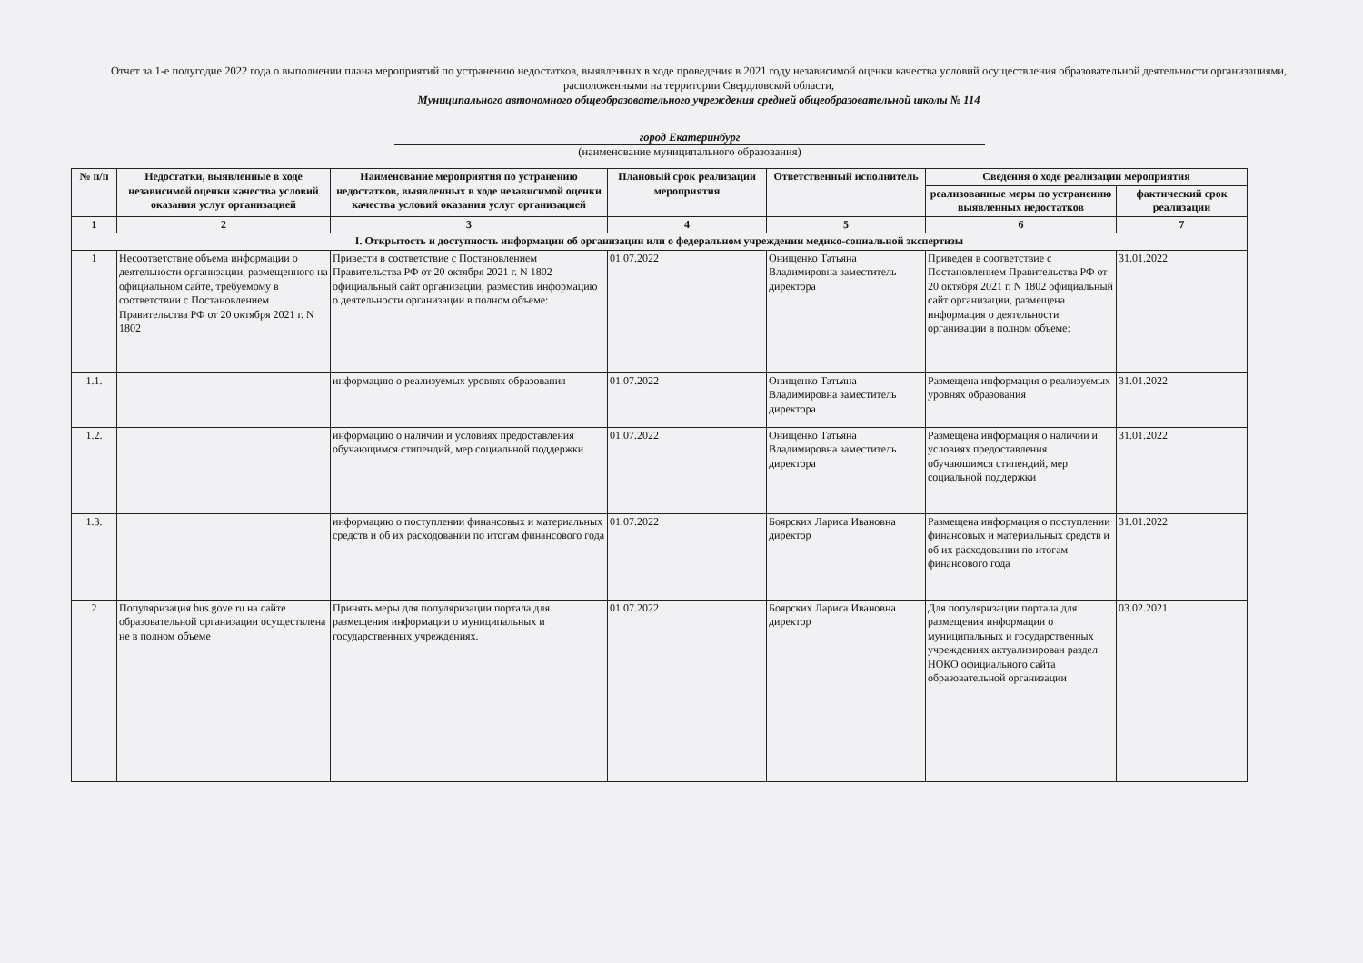Отчет за 1-е полугодие 2022 года о выполнении плана мероприятий по устранению недостатков, выявленных в ходе проведения в 2021 году независимой оценки качества условий осуществления образовательной деятельности организациями, расположенными на территории Свердловской области,
Муниципального автономного общеобразовательного учреждения средней общеобразовательной школы № 114
город Екатеринбург
(наименование муниципального образования)
| № п/п | Недостатки, выявленные в ходе независимой оценки качества условий оказания услуг организацией | Наименование мероприятия по устранению недостатков, выявленных в ходе независимой оценки качества условий оказания услуг организацией | Плановый срок реализации мероприятия | Ответственный исполнитель | Сведения о ходе реализации мероприятия | |
| --- | --- | --- | --- | --- | --- | --- |
| | | | | | реализованные меры по устранению выявленных недостатков | фактический срок реализации |
| 1 | 2 | 3 | 4 | 5 | 6 | 7 |
| I. Открытость и доступность информации об организации или о федеральном учреждении медико-социальной экспертизы | | | | | | |
| 1 | Несоответствие объема информации о деятельности организации, размещенного на официальном сайте, требуемому в соответствии с Постановлением Правительства РФ от 20 октября 2021 г. N 1802 | Привести в соответствие с Постановлением Правительства РФ от 20 октября 2021 г. N 1802 официальный сайт организации, разместив информацию о деятельности организации в полном объеме: | 01.07.2022 | Онищенко Татьяна Владимировна заместитель директора | Приведен в соответствие с Постановлением Правительства РФ от 20 октября 2021 г. N 1802 официальный сайт организации, размещена информация о деятельности организации в полном объеме: | 31.01.2022 |
| 1.1. | | информацию о реализуемых уровнях образования | 01.07.2022 | Онищенко Татьяна Владимировна заместитель директора | Размещена информация о реализуемых уровнях образования | 31.01.2022 |
| 1.2. | | информацию о наличии и условиях предоставления обучающимся стипендий, мер социальной поддержки | 01.07.2022 | Онищенко Татьяна Владимировна заместитель директора | Размещена информация о наличии и условиях предоставления обучающимся стипендий, мер социальной поддержки | 31.01.2022 |
| 1.3. | | информацию о поступлении финансовых и материальных средств и об их расходовании по итогам финансового года | 01.07.2022 | Боярских Лариса Ивановна директор | Размещена информация о поступлении финансовых и материальных средств и об их расходовании по итогам финансового года | 31.01.2022 |
| 2 | Популяризация bus.gove.ru на сайте образовательной организации осуществлена не в полном объеме | Принять меры для популяризации портала для размещения информации о муниципальных и государственных учреждениях. | 01.07.2022 | Боярских Лариса Ивановна директор | Для популяризации портала для размещения информации о муниципальных и государственных учреждениях актуализирован раздел НОКО официального сайта образовательной организации | 03.02.2021 |